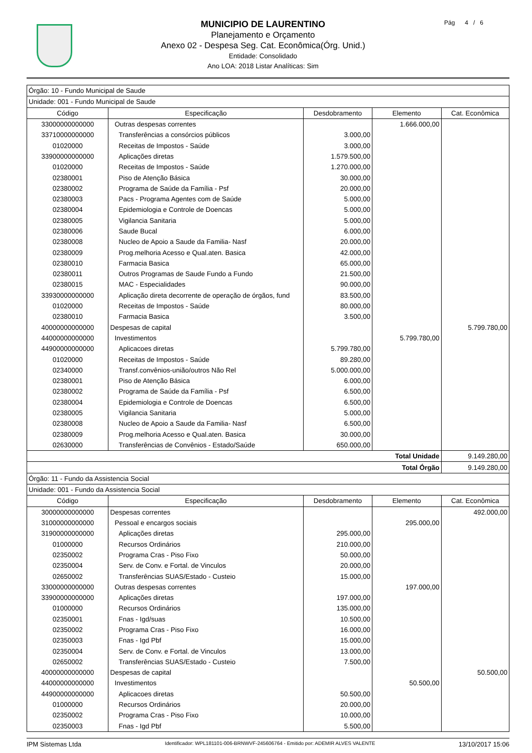MUNICIPIO DE LAURENTINO
Planejamento e Orçamento
Anexo 02 - Despesa Seg. Cat. Econômica(Órg. Unid.)
Entidade: Consolidado
Ano LOA: 2018 Listar Analíticas: Sim
Pág 4 / 6
| Órgão: 10 - Fundo Municipal de Saude | | | | |
| Unidade: 001 - Fundo Municipal de Saude | | | | |
| Código | Especificação | Desdobramento | Elemento | Cat. Econômica |
| 33000000000000 | Outras despesas correntes | | 1.666.000,00 | |
| 33710000000000 | Transferências a consórcios públicos | 3.000,00 | | |
| 01020000 | Receitas de Impostos - Saúde | 3.000,00 | | |
| 33900000000000 | Aplicações diretas | 1.579.500,00 | | |
| 01020000 | Receitas de Impostos - Saúde | 1.270.000,00 | | |
| 02380001 | Piso de Atenção Básica | 30.000,00 | | |
| 02380002 | Programa de Saúde da Família - Psf | 20.000,00 | | |
| 02380003 | Pacs - Programa Agentes com de Saúde | 5.000,00 | | |
| 02380004 | Epidemiologia e Controle de Doencas | 5.000,00 | | |
| 02380005 | Vigilancia Sanitaria | 5.000,00 | | |
| 02380006 | Saude Bucal | 6.000,00 | | |
| 02380008 | Nucleo de Apoio a Saude da Familia- Nasf | 20.000,00 | | |
| 02380009 | Prog.melhoria Acesso e Qual.aten. Basica | 42.000,00 | | |
| 02380010 | Farmacia Basica | 65.000,00 | | |
| 02380011 | Outros Programas de Saude Fundo a Fundo | 21.500,00 | | |
| 02380015 | MAC - Especialidades | 90.000,00 | | |
| 33930000000000 | Aplicação direta decorrente de operação de órgãos, fund | 83.500,00 | | |
| 01020000 | Receitas de Impostos - Saúde | 80.000,00 | | |
| 02380010 | Farmacia Basica | 3.500,00 | | |
| 40000000000000 | Despesas de capital | | | 5.799.780,00 |
| 44000000000000 | Investimentos | | 5.799.780,00 | |
| 44900000000000 | Aplicacoes diretas | 5.799.780,00 | | |
| 01020000 | Receitas de Impostos - Saúde | 89.280,00 | | |
| 02340000 | Transf.convênios-união/outros Não Rel | 5.000.000,00 | | |
| 02380001 | Piso de Atenção Básica | 6.000,00 | | |
| 02380002 | Programa de Saúde da Família - Psf | 6.500,00 | | |
| 02380004 | Epidemiologia e Controle de Doencas | 6.500,00 | | |
| 02380005 | Vigilancia Sanitaria | 5.000,00 | | |
| 02380008 | Nucleo de Apoio a Saude da Familia- Nasf | 6.500,00 | | |
| 02380009 | Prog.melhoria Acesso e Qual.aten. Basica | 30.000,00 | | |
| 02630000 | Transferências de Convênios - Estado/Saúde | 650.000,00 | | |
| Total Unidade | | | | 9.149.280,00 |
| Total Órgão | | | | 9.149.280,00 |
| Órgão: 11 - Fundo da Assistencia Social | | | | |
| Unidade: 001 - Fundo da Assistencia Social | | | | |
| Código | Especificação | Desdobramento | Elemento | Cat. Econômica |
| 30000000000000 | Despesas correntes | | | 492.000,00 |
| 31000000000000 | Pessoal e encargos sociais | | 295.000,00 | |
| 31900000000000 | Aplicações diretas | 295.000,00 | | |
| 01000000 | Recursos Ordinários | 210.000,00 | | |
| 02350002 | Programa Cras - Piso Fixo | 50.000,00 | | |
| 02350004 | Serv. de Conv. e Fortal. de Vinculos | 20.000,00 | | |
| 02650002 | Transferências SUAS/Estado - Custeio | 15.000,00 | | |
| 33000000000000 | Outras despesas correntes | | 197.000,00 | |
| 33900000000000 | Aplicações diretas | 197.000,00 | | |
| 01000000 | Recursos Ordinários | 135.000,00 | | |
| 02350001 | Fnas - Igd/suas | 10.500,00 | | |
| 02350002 | Programa Cras - Piso Fixo | 16.000,00 | | |
| 02350003 | Fnas - Igd Pbf | 15.000,00 | | |
| 02350004 | Serv. de Conv. e Fortal. de Vinculos | 13.000,00 | | |
| 02650002 | Transferências SUAS/Estado - Custeio | 7.500,00 | | |
| 40000000000000 | Despesas de capital | | | 50.500,00 |
| 44000000000000 | Investimentos | | 50.500,00 | |
| 44900000000000 | Aplicacoes diretas | 50.500,00 | | |
| 01000000 | Recursos Ordinários | 20.000,00 | | |
| 02350002 | Programa Cras - Piso Fixo | 10.000,00 | | |
| 02350003 | Fnas - Igd Pbf | 5.500,00 | | |
IPM Sistemas Ltda Identificador: WPL181101-006-BRNWVF-245606764 - Emitido por: ADEMIR ALVES VALENTE 13/10/2017 15:06